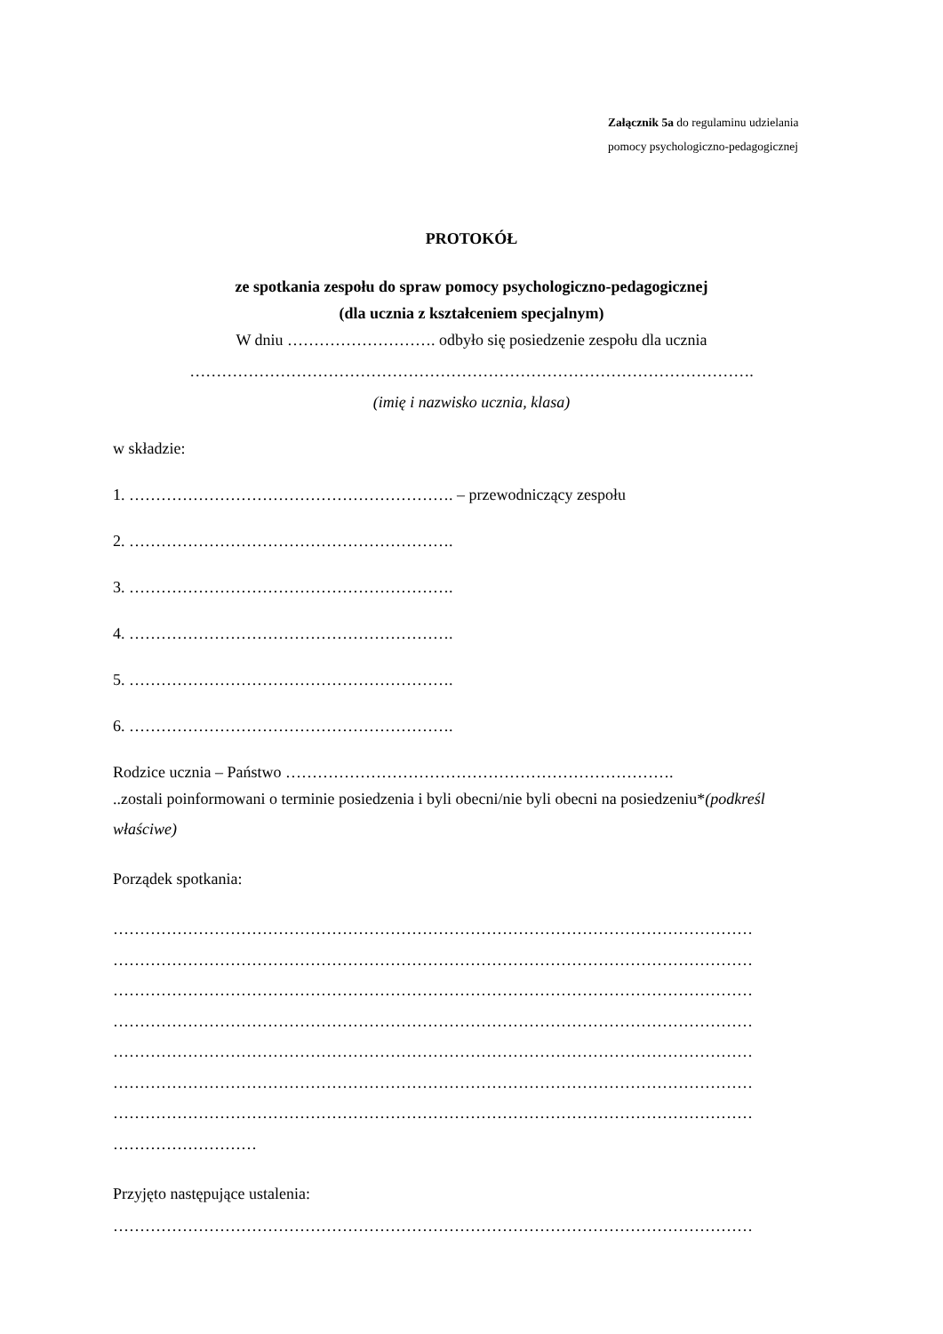Załącznik 5a do regulaminu udzielania
pomocy psychologiczno-pedagogicznej
PROTOKÓŁ
ze spotkania zespołu do spraw pomocy psychologiczno-pedagogicznej
(dla ucznia z kształceniem specjalnym)
W dniu ………………………. odbyło się posiedzenie zespołu dla ucznia
…………………………………………………………………………………………….
(imię i nazwisko ucznia, klasa)
w składzie:
1. ……………………………………………………. – przewodniczący zespołu
2. …………………………………………………….
3. …………………………………………………….
4. …………………………………………………….
5. …………………………………………………….
6. …………………………………………………….
Rodzice ucznia – Państwo ……………………………………………………………….
..zostali poinformowani o terminie posiedzenia i byli obecni/nie byli obecni na posiedzeniu*(podkreśl właściwe)
Porządek spotkania:
…………………………………………………………………………………………………………
…………………………………………………………………………………………………………
…………………………………………………………………………………………………………
…………………………………………………………………………………………………………
…………………………………………………………………………………………………………
…………………………………………………………………………………………………………
…………………………………………………………………………………………………………
………………………
Przyjęto następujące ustalenia:
…………………………………………………………………………………………………………